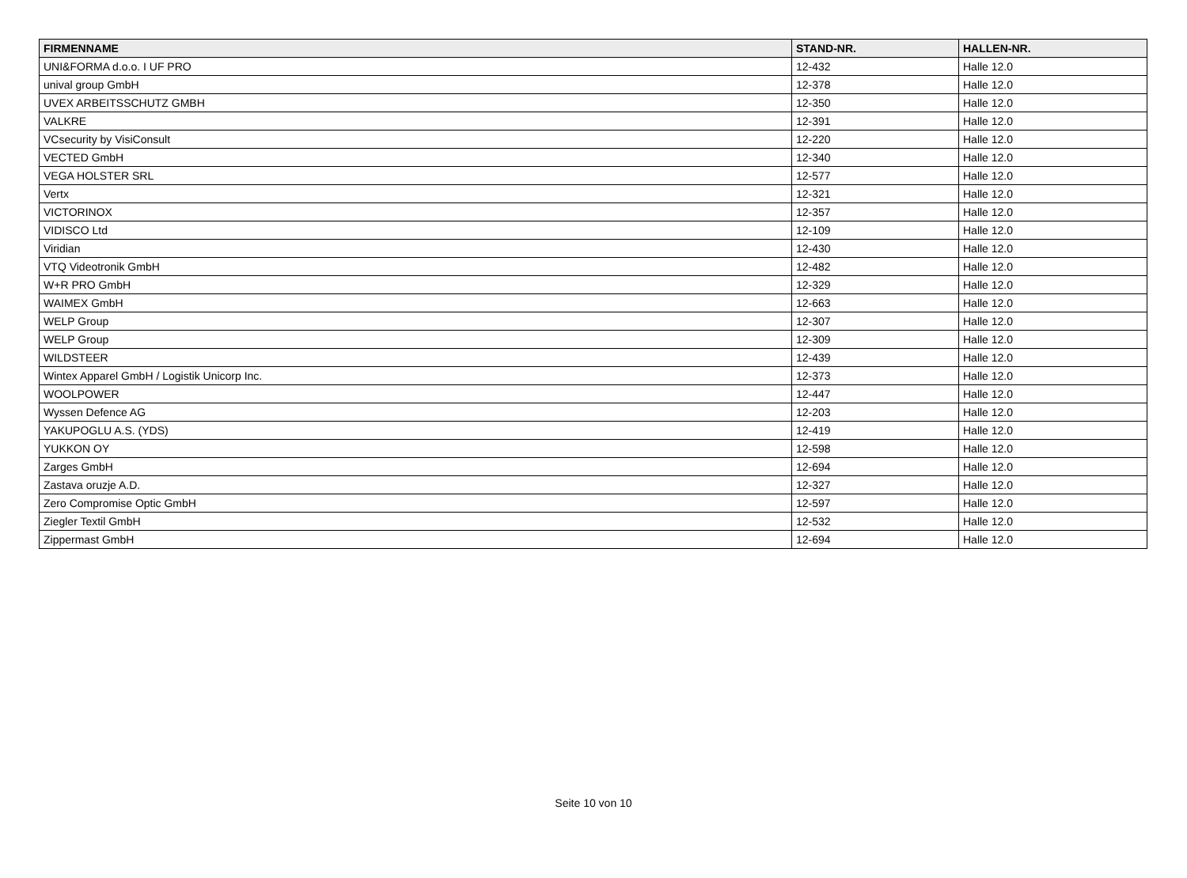| FIRMENNAME | STAND-NR. | HALLEN-NR. |
| --- | --- | --- |
| UNI&FORMA d.o.o. I UF PRO | 12-432 | Halle 12.0 |
| unival group GmbH | 12-378 | Halle 12.0 |
| UVEX ARBEITSSCHUTZ GMBH | 12-350 | Halle 12.0 |
| VALKRE | 12-391 | Halle 12.0 |
| VCsecurity by VisiConsult | 12-220 | Halle 12.0 |
| VECTED GmbH | 12-340 | Halle 12.0 |
| VEGA HOLSTER SRL | 12-577 | Halle 12.0 |
| Vertx | 12-321 | Halle 12.0 |
| VICTORINOX | 12-357 | Halle 12.0 |
| VIDISCO Ltd | 12-109 | Halle 12.0 |
| Viridian | 12-430 | Halle 12.0 |
| VTQ Videotronik GmbH | 12-482 | Halle 12.0 |
| W+R PRO GmbH | 12-329 | Halle 12.0 |
| WAIMEX GmbH | 12-663 | Halle 12.0 |
| WELP Group | 12-307 | Halle 12.0 |
| WELP Group | 12-309 | Halle 12.0 |
| WILDSTEER | 12-439 | Halle 12.0 |
| Wintex Apparel GmbH / Logistik Unicorp Inc. | 12-373 | Halle 12.0 |
| WOOLPOWER | 12-447 | Halle 12.0 |
| Wyssen Defence AG | 12-203 | Halle 12.0 |
| YAKUPOGLU A.S. (YDS) | 12-419 | Halle 12.0 |
| YUKKON OY | 12-598 | Halle 12.0 |
| Zarges GmbH | 12-694 | Halle 12.0 |
| Zastava oruzje A.D. | 12-327 | Halle 12.0 |
| Zero Compromise Optic GmbH | 12-597 | Halle 12.0 |
| Ziegler Textil GmbH | 12-532 | Halle 12.0 |
| Zippermast GmbH | 12-694 | Halle 12.0 |
Seite 10 von 10